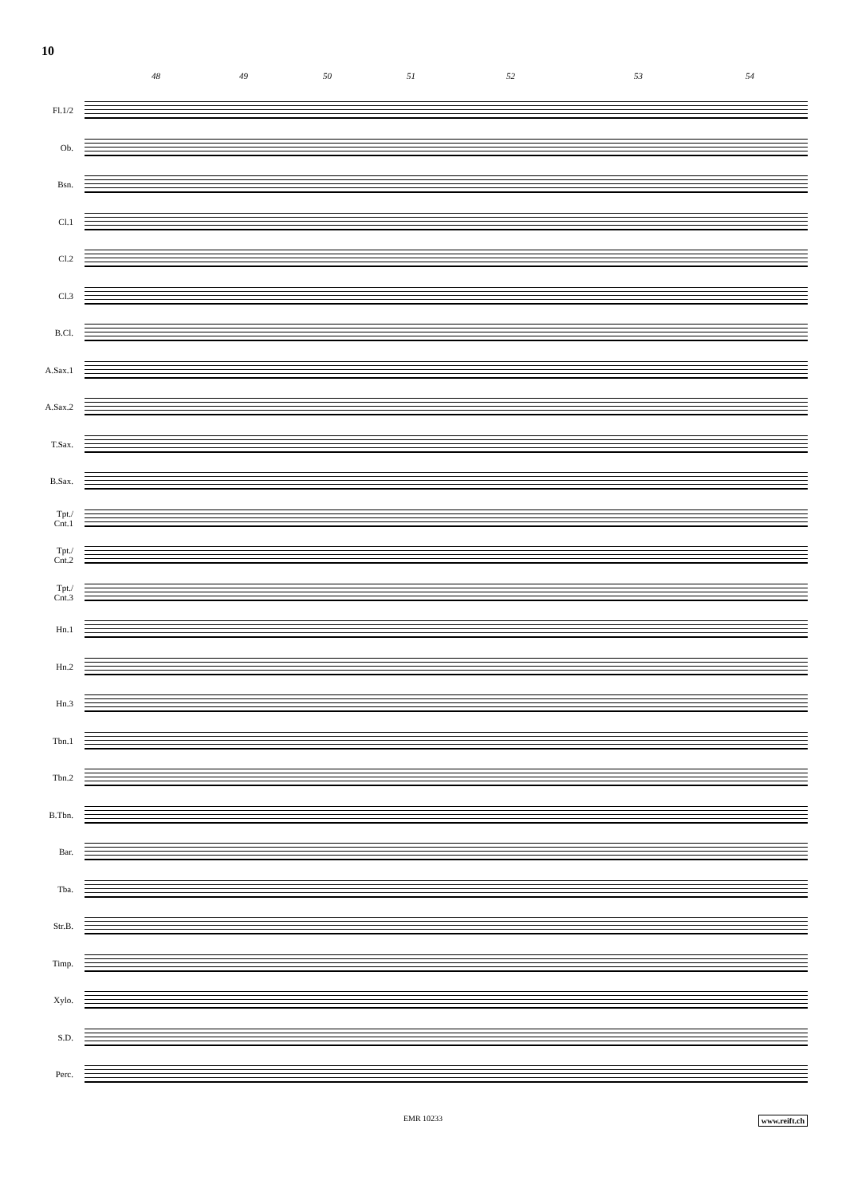10
48 49 50 51 52 53 54
Fl.1/2
Ob.
Bsn.
Cl.1
Cl.2
Cl.3
B.Cl.
A.Sax.1
A.Sax.2
T.Sax.
B.Sax.
Tpt./
Cnt.1
Tpt./
Cnt.2
Tpt./
Cnt.3
Hn.1
Hn.2
Hn.3
Tbn.1
Tbn.2
B.Tbn.
Bar.
Tba.
Str.B.
Timp.
Xylo.
S.D.
Perc.
www.reift.ch
EMR 10233